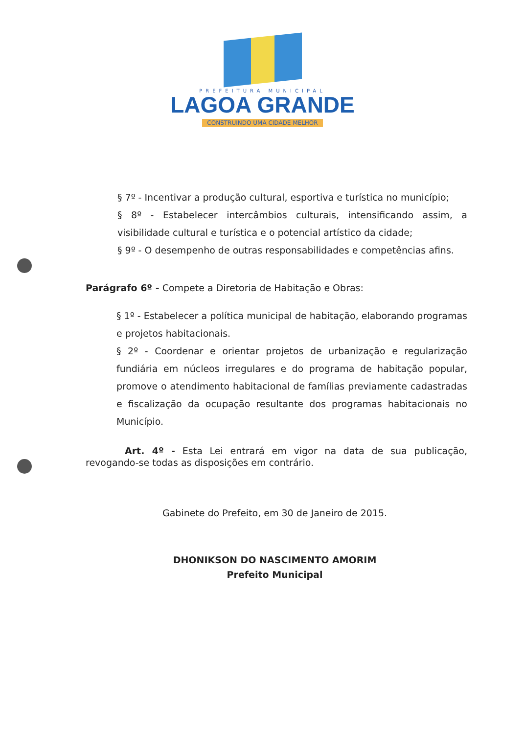PREFEITURA MUNICIPAL
LAGOA GRANDE
CONSTRUINDO UMA CIDADE MELHOR
§ 7º - Incentivar a produção cultural, esportiva e turística no município;
§ 8º - Estabelecer intercâmbios culturais, intensificando assim, a visibilidade cultural e turística e o potencial artístico da cidade;
§ 9º - O desempenho de outras responsabilidades e competências afins.
Parágrafo 6º - Compete a Diretoria de Habitação e Obras:
§ 1º - Estabelecer a política municipal de habitação, elaborando programas e projetos habitacionais.
§ 2º - Coordenar e orientar projetos de urbanização e regularização fundiária em núcleos irregulares e do programa de habitação popular, promove o atendimento habitacional de famílias previamente cadastradas e fiscalização da ocupação resultante dos programas habitacionais no Município.
Art. 4º - Esta Lei entrará em vigor na data de sua publicação, revogando-se todas as disposições em contrário.
Gabinete do Prefeito, em 30 de Janeiro de 2015.
DHONIKSON DO NASCIMENTO AMORIM
Prefeito Municipal